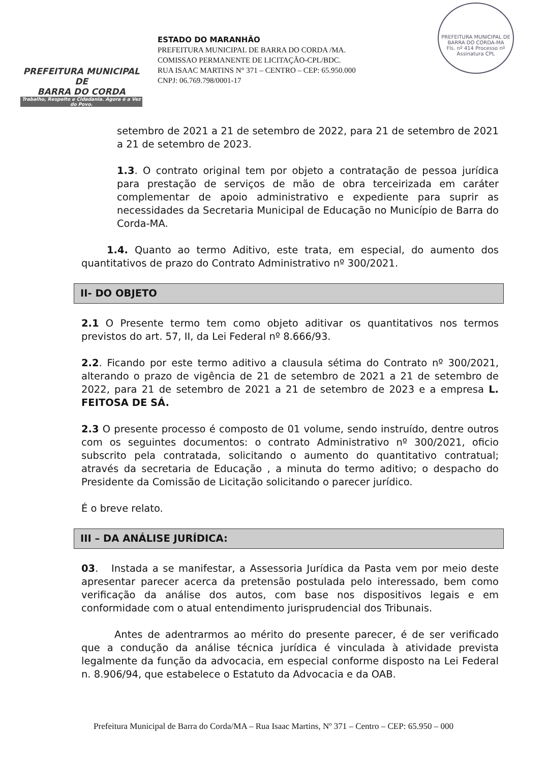PREFEITURA MUNICIPAL DE
BARRA DO CORDA
Trabalho, Respeito e Cidadania. Agora é a Vez do Povo.
ESTADO DO MARANHÃO
PREFEITURA MUNICIPAL DE BARRA DO CORDA /MA.
COMISSAO PERMANENTE DE LICITAÇÃO-CPL/BDC.
RUA ISAAC MARTINS N° 371 – CENTRO – CEP: 65.950.000
CNPJ: 06.769.798/0001-17
PREFEITURA MUNICIPAL DE BARRA DO CORDA-MA
Fls. nº 414 Processo nº
Assinatura CPL
setembro de 2021 a 21 de setembro de 2022, para 21 de setembro de 2021 a 21 de setembro de 2023.
1.3. O contrato original tem por objeto a contratação de pessoa jurídica para prestação de serviços de mão de obra terceirizada em caráter complementar de apoio administrativo e expediente para suprir as necessidades da Secretaria Municipal de Educação no Município de Barra do Corda-MA.
1.4. Quanto ao termo Aditivo, este trata, em especial, do aumento dos quantitativos de prazo do Contrato Administrativo nº 300/2021.
II- DO OBJETO
2.1 O Presente termo tem como objeto aditivar os quantitativos nos termos previstos do art. 57, II, da Lei Federal nº 8.666/93.
2.2. Ficando por este termo aditivo a clausula sétima do Contrato nº 300/2021, alterando o prazo de vigência de 21 de setembro de 2021 a 21 de setembro de 2022, para 21 de setembro de 2021 a 21 de setembro de 2023 e a empresa L. FEITOSA DE SÁ.
2.3 O presente processo é composto de 01 volume, sendo instruído, dentre outros com os seguintes documentos: o contrato Administrativo nº 300/2021, oficio subscrito pela contratada, solicitando o aumento do quantitativo contratual; através da secretaria de Educação , a minuta do termo aditivo; o despacho do Presidente da Comissão de Licitação solicitando o parecer jurídico.
É o breve relato.
III – DA ANÁLISE JURÍDICA:
03. Instada a se manifestar, a Assessoria Jurídica da Pasta vem por meio deste apresentar parecer acerca da pretensão postulada pelo interessado, bem como verificação da análise dos autos, com base nos dispositivos legais e em conformidade com o atual entendimento jurisprudencial dos Tribunais.
Antes de adentrarmos ao mérito do presente parecer, é de ser verificado que a condução da análise técnica jurídica é vinculada à atividade prevista legalmente da função da advocacia, em especial conforme disposto na Lei Federal n. 8.906/94, que estabelece o Estatuto da Advocacia e da OAB.
Prefeitura Municipal de Barra do Corda/MA – Rua Isaac Martins, Nº 371 – Centro – CEP: 65.950 – 000